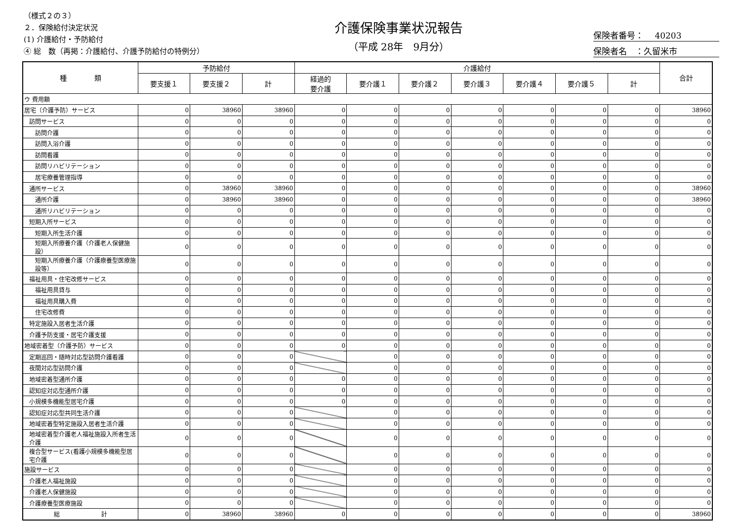（様式２の３）
２．保険給付決定状況
(1) 介護給付・予防給付
④ 総　数（再掲：介護給付、介護予防給付の特例分）
介護保険事業状況報告
（平成 28年　9月分）
保険者番号：　 40203
保険者名　：久留米市
| 種 類 | 予防給付 | | | 介護給付 | | | | | | | 合計 |
| --- | --- | --- | --- | --- | --- | --- | --- | --- | --- | --- | --- |
| | 要支援１ | 要支援２ | 計 | 経過的 要介護 | 要介護１ | 要介護２ | 要介護３ | 要介護４ | 要介護５ | 計 | |
| ウ 費用額 | | | | | | | | | | | |
| 居宅（介護予防）サービス | 0 | 38960 | 38960 | 0 | 0 | 0 | 0 | 0 | 0 | 0 | 38960 |
| 訪問サービス | 0 | 0 | 0 | 0 | 0 | 0 | 0 | 0 | 0 | 0 | 0 |
| 訪問介護 | 0 | 0 | 0 | 0 | 0 | 0 | 0 | 0 | 0 | 0 | 0 |
| 訪問入浴介護 | 0 | 0 | 0 | 0 | 0 | 0 | 0 | 0 | 0 | 0 | 0 |
| 訪問看護 | 0 | 0 | 0 | 0 | 0 | 0 | 0 | 0 | 0 | 0 | 0 |
| 訪問リハビリテーション | 0 | 0 | 0 | 0 | 0 | 0 | 0 | 0 | 0 | 0 | 0 |
| 居宅療養管理指導 | 0 | 0 | 0 | 0 | 0 | 0 | 0 | 0 | 0 | 0 | 0 |
| 通所サービス | 0 | 38960 | 38960 | 0 | 0 | 0 | 0 | 0 | 0 | 0 | 38960 |
| 通所介護 | 0 | 38960 | 38960 | 0 | 0 | 0 | 0 | 0 | 0 | 0 | 38960 |
| 通所リハビリテーション | 0 | 0 | 0 | 0 | 0 | 0 | 0 | 0 | 0 | 0 | 0 |
| 短期入所サービス | 0 | 0 | 0 | 0 | 0 | 0 | 0 | 0 | 0 | 0 | 0 |
| 短期入所生活介護 | 0 | 0 | 0 | 0 | 0 | 0 | 0 | 0 | 0 | 0 | 0 |
| 短期入所療養介護（介護老人保健施設） | 0 | 0 | 0 | 0 | 0 | 0 | 0 | 0 | 0 | 0 | 0 |
| 短期入所療養介護（介護療養型医療施設等） | 0 | 0 | 0 | 0 | 0 | 0 | 0 | 0 | 0 | 0 | 0 |
| 福祉用具・住宅改修サービス | 0 | 0 | 0 | 0 | 0 | 0 | 0 | 0 | 0 | 0 | 0 |
| 福祉用具貸与 | 0 | 0 | 0 | 0 | 0 | 0 | 0 | 0 | 0 | 0 | 0 |
| 福祉用具購入費 | 0 | 0 | 0 | 0 | 0 | 0 | 0 | 0 | 0 | 0 | 0 |
| 住宅改修費 | 0 | 0 | 0 | 0 | 0 | 0 | 0 | 0 | 0 | 0 | 0 |
| 特定施設入居者生活介護 | 0 | 0 | 0 | 0 | 0 | 0 | 0 | 0 | 0 | 0 | 0 |
| 介護予防支援・居宅介護支援 | 0 | 0 | 0 | 0 | 0 | 0 | 0 | 0 | 0 | 0 | 0 |
| 地域密着型（介護予防）サービス | 0 | 0 | 0 | 0 | 0 | 0 | 0 | 0 | 0 | 0 | 0 |
| 定期巡回・随時対応型訪問介護看護 | 0 | 0 | 0 | | 0 | 0 | 0 | 0 | 0 | 0 | 0 |
| 夜間対応型訪問介護 | 0 | 0 | 0 | | 0 | 0 | 0 | 0 | 0 | 0 | 0 |
| 地域密着型通所介護 | 0 | 0 | 0 | 0 | 0 | 0 | 0 | 0 | 0 | 0 | 0 |
| 認知症対応型通所介護 | 0 | 0 | 0 | 0 | 0 | 0 | 0 | 0 | 0 | 0 | 0 |
| 小規模多機能型居宅介護 | 0 | 0 | 0 | 0 | 0 | 0 | 0 | 0 | 0 | 0 | 0 |
| 認知症対応型共同生活介護 | 0 | 0 | 0 | | 0 | 0 | 0 | 0 | 0 | 0 | 0 |
| 地域密着型特定施設入居者生活介護 | 0 | 0 | 0 | | 0 | 0 | 0 | 0 | 0 | 0 | 0 |
| 地域密着型介護老人福祉施設入所者生活介護 | 0 | 0 | 0 | | 0 | 0 | 0 | 0 | 0 | 0 | 0 |
| 複合型サービス(看護小規模多機能型居宅介護 | 0 | 0 | 0 | | 0 | 0 | 0 | 0 | 0 | 0 | 0 |
| 施設サービス | 0 | 0 | 0 | | 0 | 0 | 0 | 0 | 0 | 0 | 0 |
| 介護老人福祉施設 | 0 | 0 | 0 | | 0 | 0 | 0 | 0 | 0 | 0 | 0 |
| 介護老人保健施設 | 0 | 0 | 0 | | 0 | 0 | 0 | 0 | 0 | 0 | 0 |
| 介護療養型医療施設 | 0 | 0 | 0 | | 0 | 0 | 0 | 0 | 0 | 0 | 0 |
| 総 計 | 0 | 38960 | 38960 | 0 | 0 | 0 | 0 | 0 | 0 | 0 | 38960 |